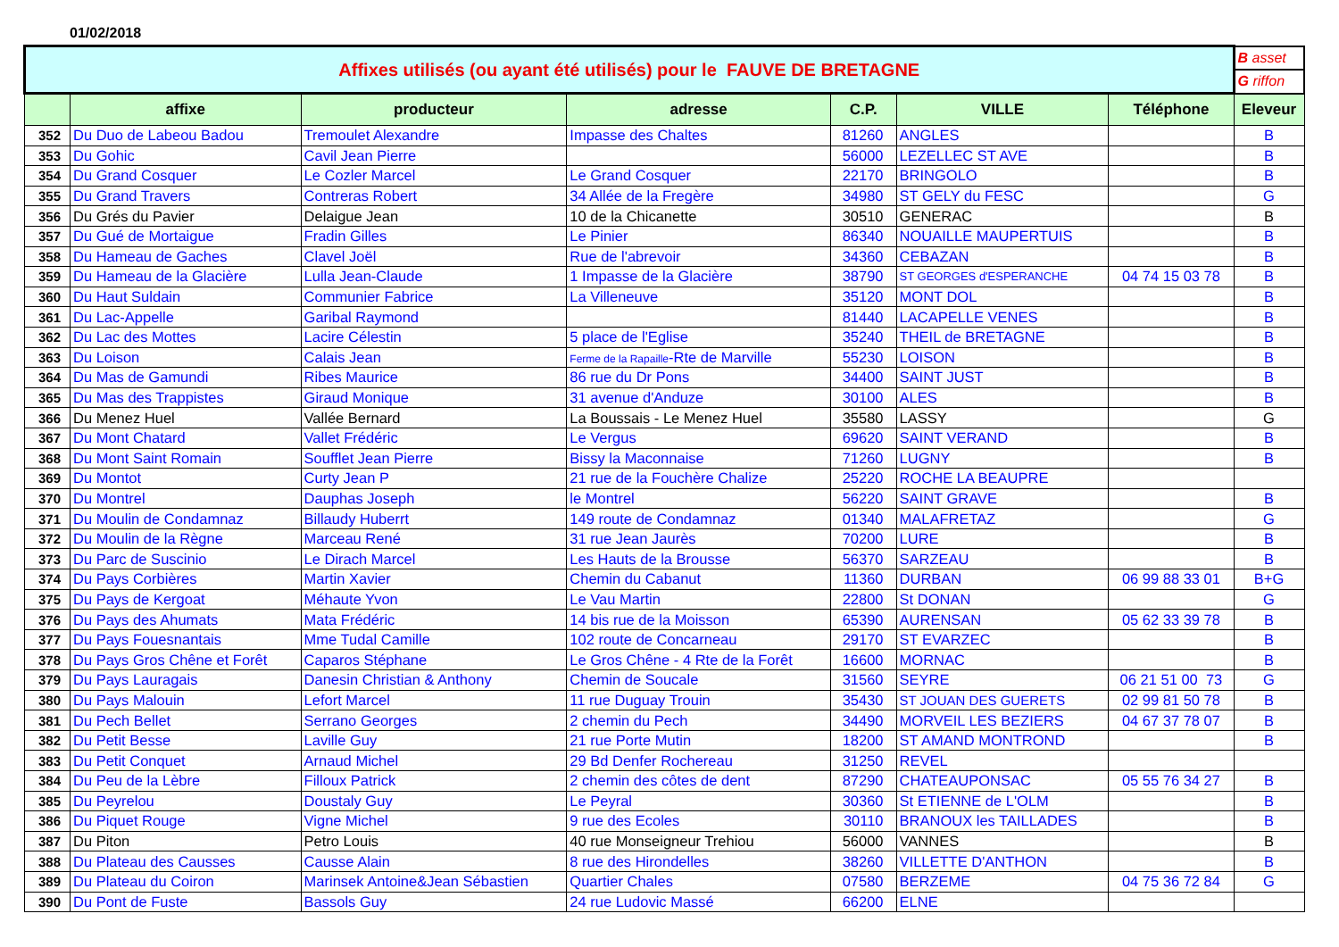01/02/2018
| Affixes utilisés (ou ayant été utilisés) pour le FAUVE DE BRETAGNE | | | | | | | B asset |
| | | | | | | | G riffon |
| | affixe | producteur | adresse | C.P. | VILLE | Téléphone | Eleveur |
| 352 | Du Duo de Labeou Badou | Tremoulet Alexandre | Impasse des Chaltes | 81260 | ANGLES | | B |
| 353 | Du Gohic | Cavil Jean Pierre | | 56000 | LEZELLEC ST AVE | | B |
| 354 | Du Grand Cosquer | Le Cozler Marcel | Le Grand Cosquer | 22170 | BRINGOLO | | B |
| 355 | Du Grand Travers | Contreras Robert | 34 Allée de la Fregère | 34980 | ST GELY du FESC | | G |
| 356 | Du Grés du Pavier | Delaigue Jean | 10 de la Chicanette | 30510 | GENERAC | | B |
| 357 | Du Gué de Mortaigue | Fradin Gilles | Le Pinier | 86340 | NOUAILLE MAUPERTUIS | | B |
| 358 | Du Hameau de Gaches | Clavel Joël | Rue de l'abrevoir | 34360 | CEBAZAN | | B |
| 359 | Du Hameau de la Glacière | Lulla Jean-Claude | 1 Impasse de la Glacière | 38790 | ST GEORGES d'ESPERANCHE | 04 74 15 03 78 | B |
| 360 | Du Haut Suldain | Communier Fabrice | La Villeneuve | 35120 | MONT DOL | | B |
| 361 | Du Lac-Appelle | Garibal Raymond | | 81440 | LACAPELLE VENES | | B |
| 362 | Du Lac des Mottes | Lacire Célestin | 5 place de l'Eglise | 35240 | THEIL de BRETAGNE | | B |
| 363 | Du Loison | Calais Jean | Ferme de la Rapaille -Rte de Marville | 55230 | LOISON | | B |
| 364 | Du Mas de Gamundi | Ribes Maurice | 86 rue du Dr Pons | 34400 | SAINT JUST | | B |
| 365 | Du Mas des Trappistes | Giraud Monique | 31 avenue d'Anduze | 30100 | ALES | | B |
| 366 | Du Menez Huel | Vallée Bernard | La Boussais - Le Menez Huel | 35580 | LASSY | | G |
| 367 | Du Mont Chatard | Vallet Frédéric | Le Vergus | 69620 | SAINT VERAND | | B |
| 368 | Du Mont Saint Romain | Soufflet Jean Pierre | Bissy la Maconnaise | 71260 | LUGNY | | B |
| 369 | Du Montot | Curty Jean P | 21 rue de la Fouchère Chalize | 25220 | ROCHE LA BEAUPRE | | |
| 370 | Du Montrel | Dauphas Joseph | le Montrel | 56220 | SAINT GRAVE | | B |
| 371 | Du Moulin de Condamnaz | Billaudy Huberrt | 149 route de Condamnaz | 01340 | MALAFRETAZ | | G |
| 372 | Du Moulin de la Règne | Marceau René | 31 rue Jean Jaurès | 70200 | LURE | | B |
| 373 | Du Parc de Suscinio | Le Dirach Marcel | Les Hauts de la Brousse | 56370 | SARZEAU | | B |
| 374 | Du Pays Corbières | Martin Xavier | Chemin du Cabanut | 11360 | DURBAN | 06 99 88 33 01 | B+G |
| 375 | Du Pays de Kergoat | Méhaute Yvon | Le Vau Martin | 22800 | St DONAN | | G |
| 376 | Du Pays des Ahumats | Mata Frédéric | 14 bis rue de la Moisson | 65390 | AURENSAN | 05 62 33 39 78 | B |
| 377 | Du Pays Fouesnantais | Mme Tudal Camille | 102 route de Concarneau | 29170 | ST EVARZEC | | B |
| 378 | Du Pays Gros Chêne et Forêt | Caparos Stéphane | Le Gros Chêne - 4 Rte de la Forêt | 16600 | MORNAC | | B |
| 379 | Du Pays Lauragais | Danesin Christian & Anthony | Chemin de Soucale | 31560 | SEYRE | 06 21 51 00 73 | G |
| 380 | Du Pays Malouin | Lefort Marcel | 11 rue Duguay Trouin | 35430 | ST JOUAN DES GUERETS | 02 99 81 50 78 | B |
| 381 | Du Pech Bellet | Serrano Georges | 2 chemin du Pech | 34490 | MORVEIL LES BEZIERS | 04 67 37 78 07 | B |
| 382 | Du Petit Besse | Laville Guy | 21 rue Porte Mutin | 18200 | ST AMAND MONTROND | | B |
| 383 | Du Petit Conquet | Arnaud Michel | 29 Bd Denfer Rochereau | 31250 | REVEL | | |
| 384 | Du Peu de la Lèbre | Filloux Patrick | 2 chemin des côtes de dent | 87290 | CHATEAUPONSAC | 05 55 76 34 27 | B |
| 385 | Du Peyrelou | Doustaly Guy | Le Peyral | 30360 | St ETIENNE de L'OLM | | B |
| 386 | Du Piquet Rouge | Vigne Michel | 9 rue des Ecoles | 30110 | BRANOUX les TAILLADES | | B |
| 387 | Du Piton | Petro Louis | 40 rue Monseigneur Trehiou | 56000 | VANNES | | B |
| 388 | Du Plateau des Causses | Causse Alain | 8 rue des Hirondelles | 38260 | VILLETTE D'ANTHON | | B |
| 389 | Du Plateau du Coiron | Marinsek Antoine&Jean Sébastien | Quartier Chales | 07580 | BERZEME | 04 75 36 72 84 | G |
| 390 | Du Pont de Fuste | Bassols Guy | 24 rue Ludovic Massé | 66200 | ELNE | | |